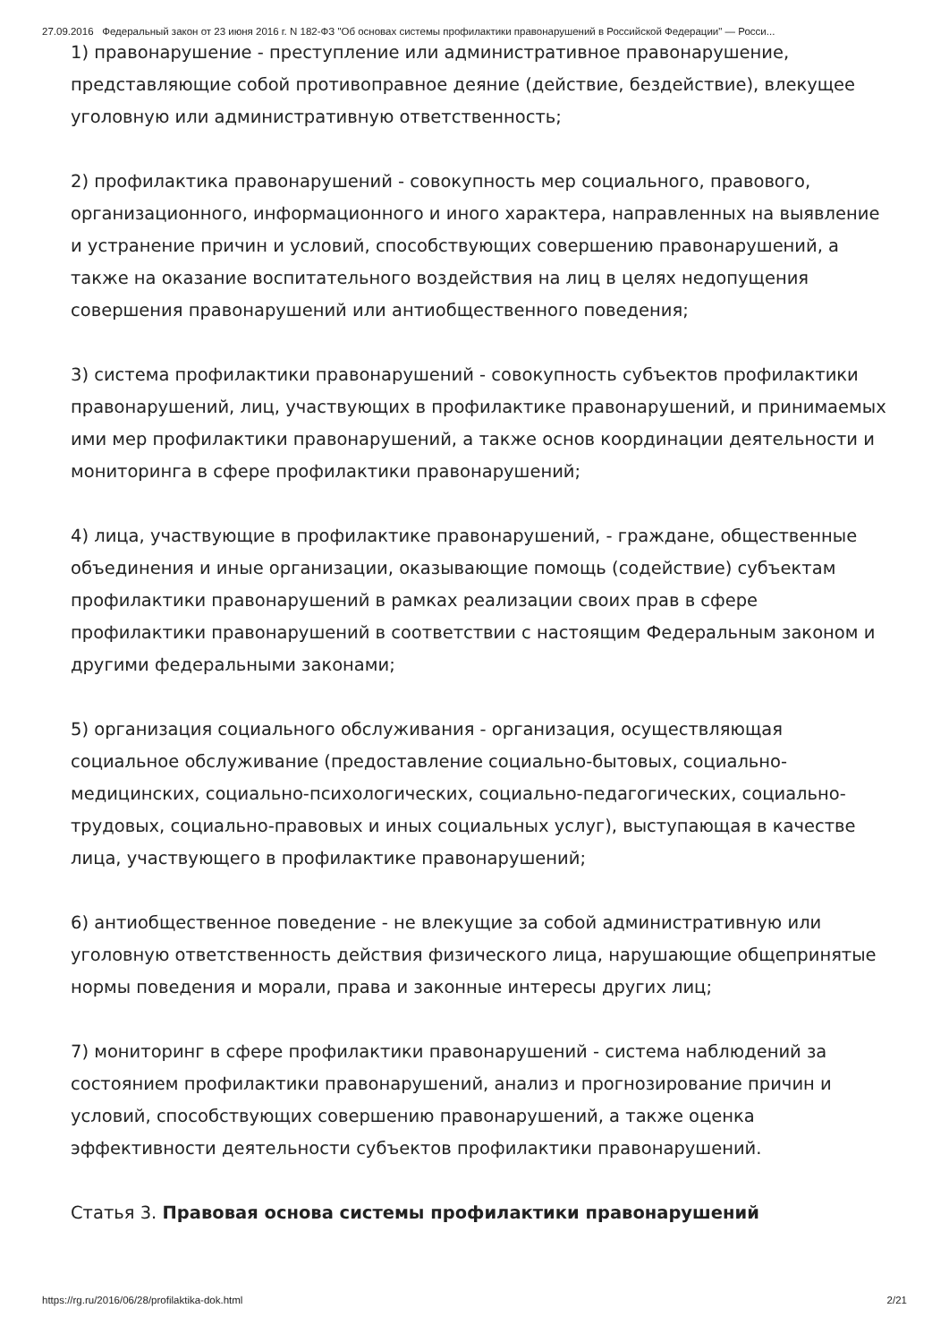27.09.2016 Федеральный закон от 23 июня 2016 г. N 182-ФЗ "Об основах системы профилактики правонарушений в Российской Федерации" — Росси...
1) правонарушение - преступление или административное правонарушение, представляющие собой противоправное деяние (действие, бездействие), влекущее уголовную или административную ответственность;
2) профилактика правонарушений - совокупность мер социального, правового, организационного, информационного и иного характера, направленных на выявление и устранение причин и условий, способствующих совершению правонарушений, а также на оказание воспитательного воздействия на лиц в целях недопущения совершения правонарушений или антиобщественного поведения;
3) система профилактики правонарушений - совокупность субъектов профилактики правонарушений, лиц, участвующих в профилактике правонарушений, и принимаемых ими мер профилактики правонарушений, а также основ координации деятельности и мониторинга в сфере профилактики правонарушений;
4) лица, участвующие в профилактике правонарушений, - граждане, общественные объединения и иные организации, оказывающие помощь (содействие) субъектам профилактики правонарушений в рамках реализации своих прав в сфере профилактики правонарушений в соответствии с настоящим Федеральным законом и другими федеральными законами;
5) организация социального обслуживания - организация, осуществляющая социальное обслуживание (предоставление социально-бытовых, социально-медицинских, социально-психологических, социально-педагогических, социально-трудовых, социально-правовых и иных социальных услуг), выступающая в качестве лица, участвующего в профилактике правонарушений;
6) антиобщественное поведение - не влекущие за собой административную или уголовную ответственность действия физического лица, нарушающие общепринятые нормы поведения и морали, права и законные интересы других лиц;
7) мониторинг в сфере профилактики правонарушений - система наблюдений за состоянием профилактики правонарушений, анализ и прогнозирование причин и условий, способствующих совершению правонарушений, а также оценка эффективности деятельности субъектов профилактики правонарушений.
Статья 3. Правовая основа системы профилактики правонарушений
https://rg.ru/2016/06/28/profilaktika-dok.html 2/21